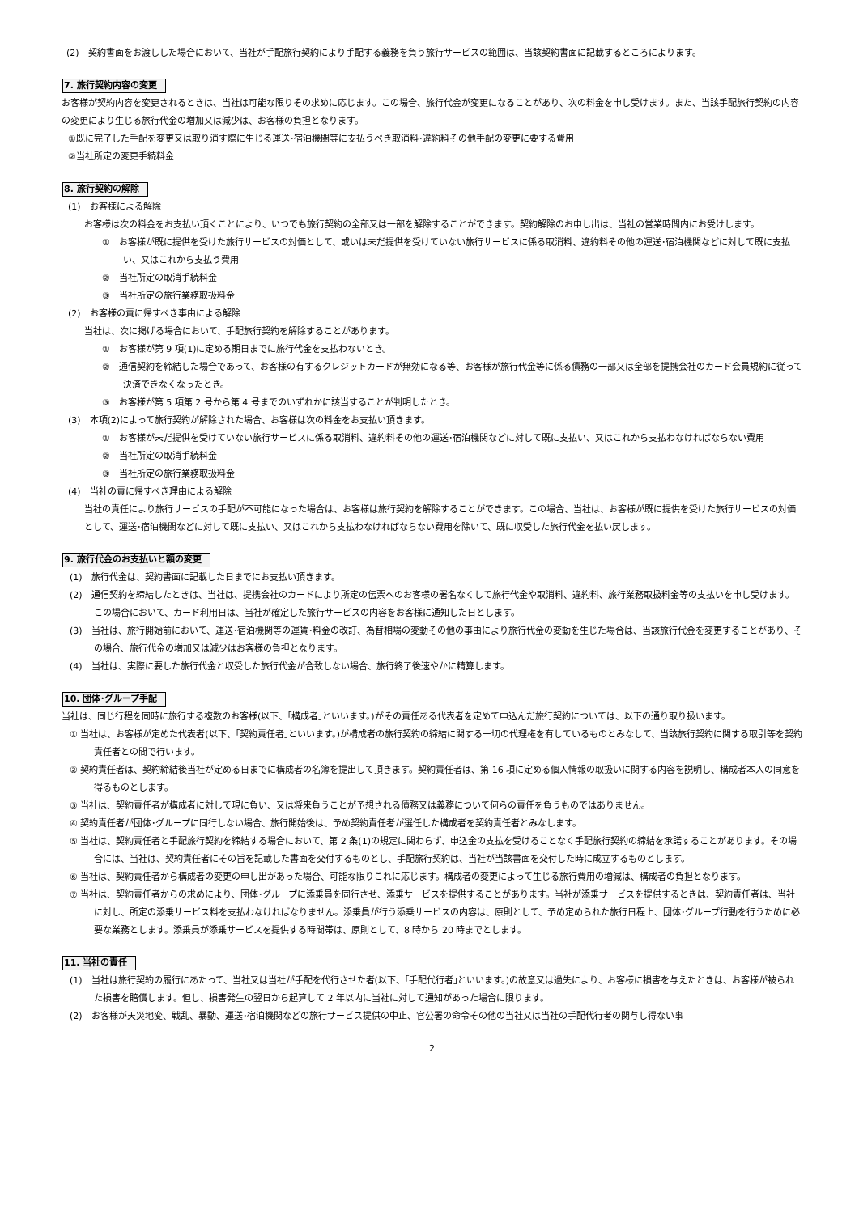(2)　契約書面をお渡しした場合において、当社が手配旅行契約により手配する義務を負う旅行サービスの範囲は、当該契約書面に記載するところによります。
7. 旅行契約内容の変更
お客様が契約内容を変更されるときは、当社は可能な限りその求めに応じます。この場合、旅行代金が変更になることがあり、次の料金を申し受けます。また、当該手配旅行契約の内容の変更により生じる旅行代金の増加又は減少は、お客様の負担となります。
①既に完了した手配を変更又は取り消す際に生じる運送･宿泊機関等に支払うべき取消料･違約料その他手配の変更に要する費用
②当社所定の変更手続料金
8. 旅行契約の解除
(1)　お客様による解除
お客様は次の料金をお支払い頂くことにより、いつでも旅行契約の全部又は一部を解除することができます。契約解除のお申し出は、当社の営業時間内にお受けします。
①　お客様が既に提供を受けた旅行サービスの対価として、或いは未だ提供を受けていない旅行サービスに係る取消料、違約料その他の運送･宿泊機関などに対して既に支払い、又はこれから支払う費用
②　当社所定の取消手続料金
③　当社所定の旅行業務取扱料金
(2)　お客様の責に帰すべき事由による解除
当社は、次に掲げる場合において、手配旅行契約を解除することがあります。
①　お客様が第 9 項(1)に定める期日までに旅行代金を支払わないとき。
②　通信契約を締結した場合であって、お客様の有するクレジットカードが無効になる等、お客様が旅行代金等に係る債務の一部又は全部を提携会社のカード会員規約に従って決済できなくなったとき。
③　お客様が第 5 項第 2 号から第 4 号までのいずれかに該当することが判明したとき。
(3)　本項(2)によって旅行契約が解除された場合、お客様は次の料金をお支払い頂きます。
①　お客様が未だ提供を受けていない旅行サービスに係る取消料、違約料その他の運送･宿泊機関などに対して既に支払い、又はこれから支払わなければならない費用
②　当社所定の取消手続料金
③　当社所定の旅行業務取扱料金
(4)　当社の責に帰すべき理由による解除
当社の責任により旅行サービスの手配が不可能になった場合は、お客様は旅行契約を解除することができます。この場合、当社は、お客様が既に提供を受けた旅行サービスの対価として、運送･宿泊機関などに対して既に支払い、又はこれから支払わなければならない費用を除いて、既に収受した旅行代金を払い戻します。
9. 旅行代金のお支払いと額の変更
(1)　旅行代金は、契約書面に記載した日までにお支払い頂きます。
(2)　通信契約を締結したときは、当社は、提携会社のカードにより所定の伝票へのお客様の署名なくして旅行代金や取消料、違約料、旅行業務取扱料金等の支払いを申し受けます。この場合において、カード利用日は、当社が確定した旅行サービスの内容をお客様に通知した日とします。
(3)　当社は、旅行開始前において、運送･宿泊機関等の運賃･料金の改訂、為替相場の変動その他の事由により旅行代金の変動を生じた場合は、当該旅行代金を変更することがあり、その場合、旅行代金の増加又は減少はお客様の負担となります。
(4)　当社は、実際に要した旅行代金と収受した旅行代金が合致しない場合、旅行終了後速やかに精算します。
10. 団体･グループ手配
当社は、同じ行程を同時に旅行する複数のお客様(以下、｢構成者｣といいます。)がその責任ある代表者を定めて申込んだ旅行契約については、以下の通り取り扱います。
① 当社は、お客様が定めた代表者(以下、｢契約責任者｣といいます。)が構成者の旅行契約の締結に関する一切の代理権を有しているものとみなして、当該旅行契約に関する取引等を契約責任者との間で行います。
② 契約責任者は、契約締結後当社が定める日までに構成者の名簿を提出して頂きます。契約責任者は、第 16 項に定める個人情報の取扱いに関する内容を説明し、構成者本人の同意を得るものとします。
③ 当社は、契約責任者が構成者に対して現に負い、又は将来負うことが予想される債務又は義務について何らの責任を負うものではありません。
④ 契約責任者が団体･グループに同行しない場合、旅行開始後は、予め契約責任者が選任した構成者を契約責任者とみなします。
⑤ 当社は、契約責任者と手配旅行契約を締結する場合において、第 2 条(1)の規定に関わらず、申込金の支払を受けることなく手配旅行契約の締結を承諾することがあります。その場合には、当社は、契約責任者にその旨を記載した書面を交付するものとし、手配旅行契約は、当社が当該書面を交付した時に成立するものとします。
⑥ 当社は、契約責任者から構成者の変更の申し出があった場合、可能な限りこれに応じます。構成者の変更によって生じる旅行費用の増減は、構成者の負担となります。
⑦ 当社は、契約責任者からの求めにより、団体･グループに添乗員を同行させ、添乗サービスを提供することがあります。当社が添乗サービスを提供するときは、契約責任者は、当社に対し、所定の添乗サービス料を支払わなければなりません。添乗員が行う添乗サービスの内容は、原則として、予め定められた旅行日程上、団体･グループ行動を行うために必要な業務とします。添乗員が添乗サービスを提供する時間帯は、原則として、8 時から 20 時までとします。
11. 当社の責任
(1)　当社は旅行契約の履行にあたって、当社又は当社が手配を代行させた者(以下、｢手配代行者｣といいます。)の故意又は過失により、お客様に損害を与えたときは、お客様が被られた損害を賠償します。但し、損害発生の翌日から起算して 2 年以内に当社に対して通知があった場合に限ります。
(2)　お客様が天災地変、戦乱、暴動、運送･宿泊機関などの旅行サービス提供の中止、官公署の命令その他の当社又は当社の手配代行者の関与し得ない事
2